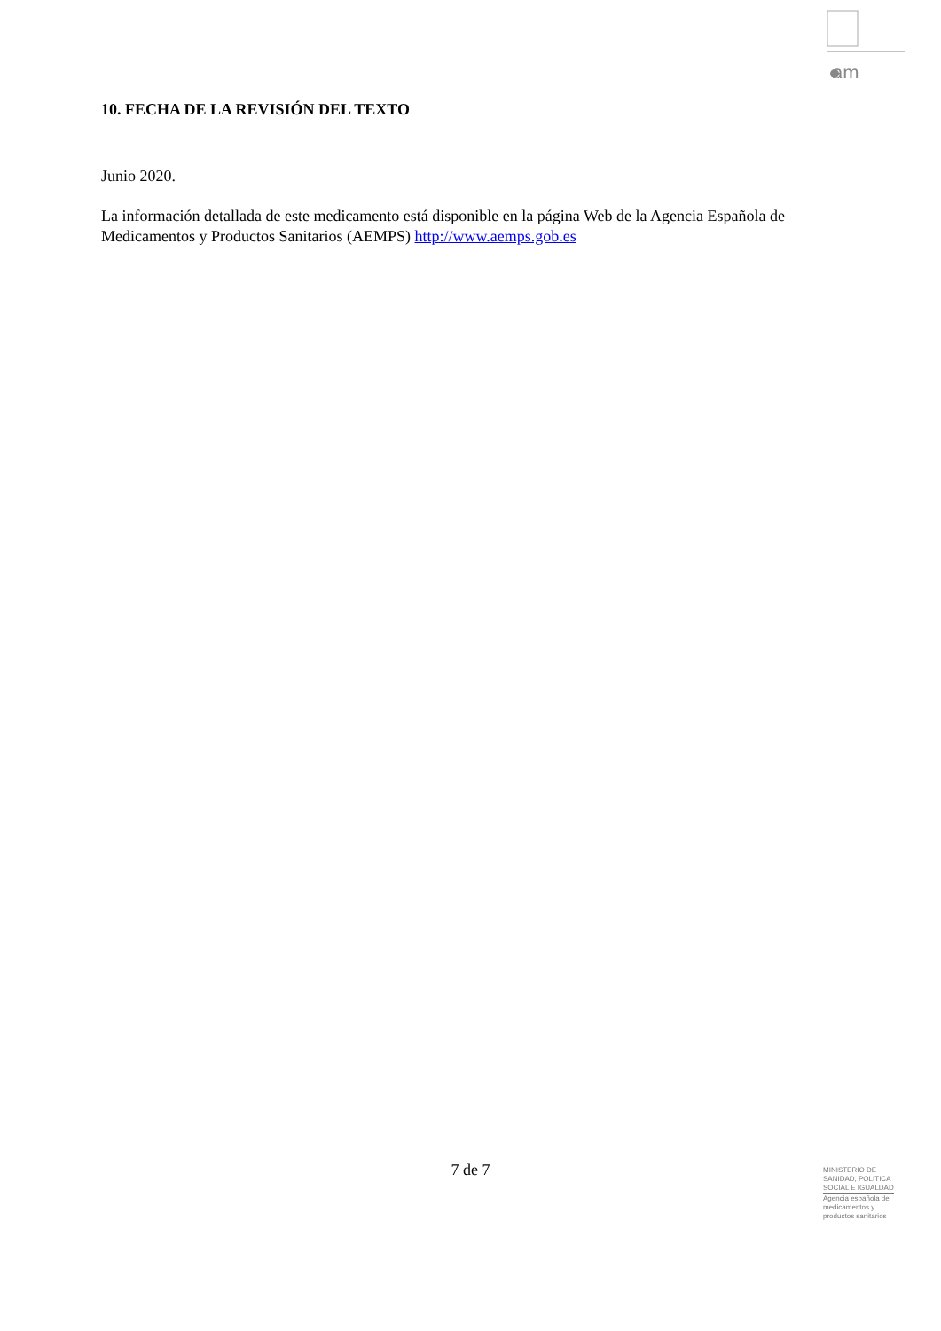am
10. FECHA DE LA REVISIÓN DEL TEXTO
Junio 2020.
La información detallada de este medicamento está disponible en la página Web de la Agencia Española de Medicamentos y Productos Sanitarios (AEMPS) http://www.aemps.gob.es
7 de 7
MINISTERIO DE
SANIDAD, POLITICA
SOCIAL E IGUALDAD
Agencia española de
medicamentos y
productos sanitarios